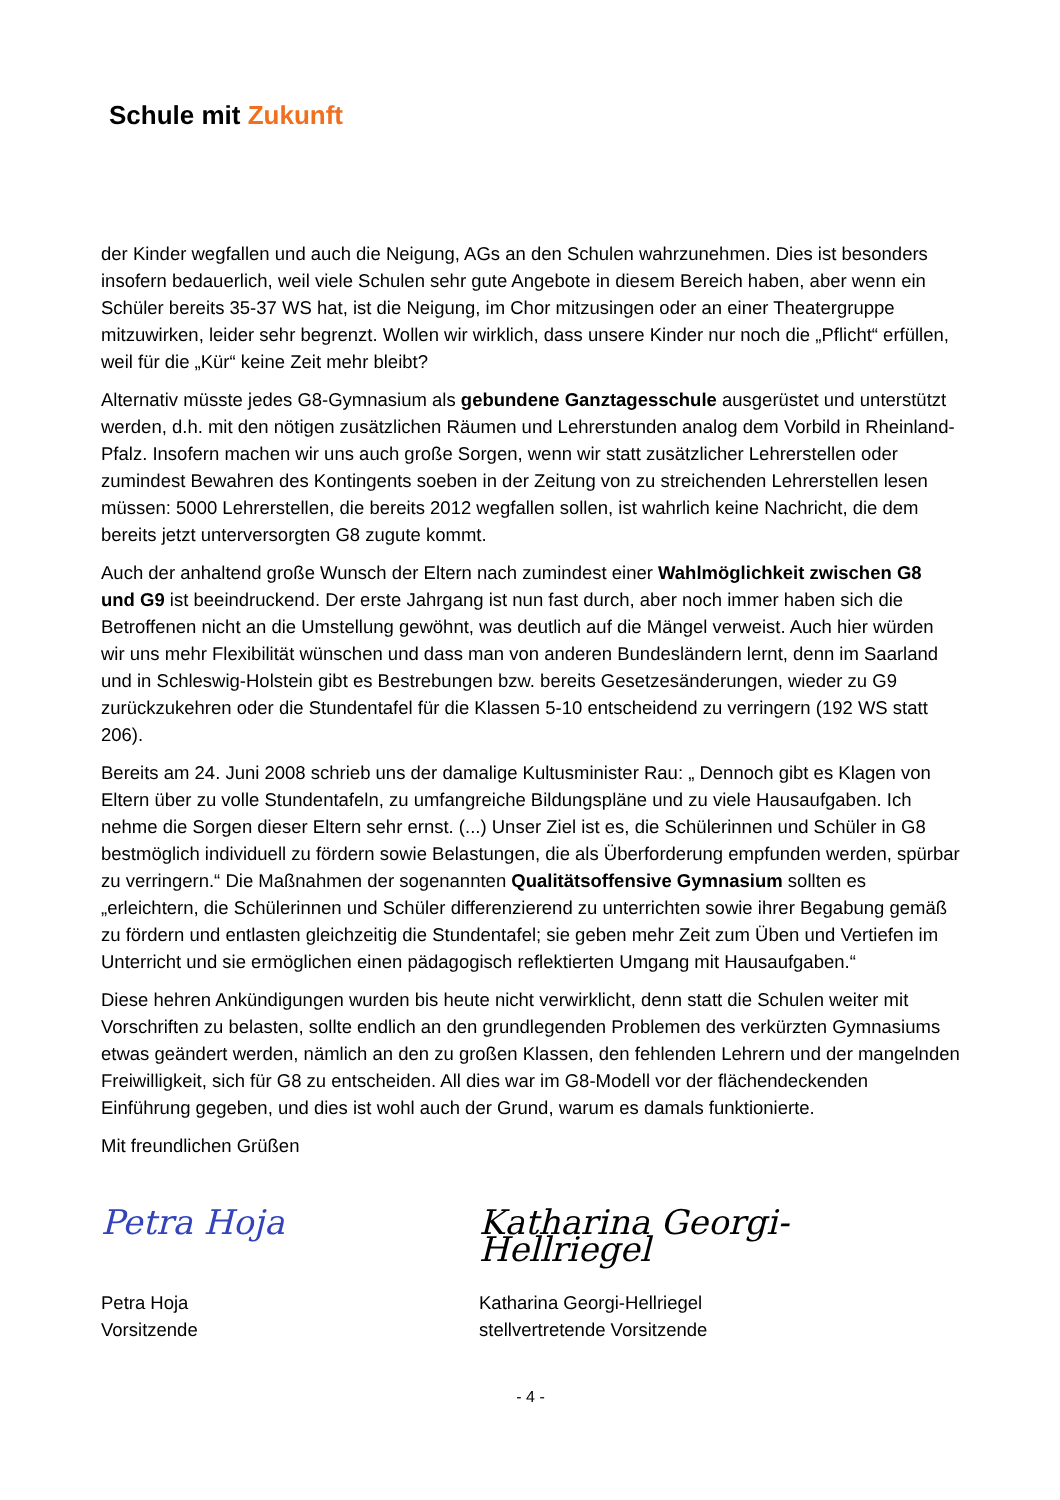Schule mit Zukunft
der Kinder wegfallen und auch die Neigung, AGs an den Schulen wahrzunehmen. Dies ist besonders insofern bedauerlich, weil viele Schulen sehr gute Angebote in diesem Bereich haben, aber wenn ein Schüler bereits 35-37 WS hat, ist die Neigung, im Chor mitzusingen oder an einer Theatergruppe mitzuwirken, leider sehr begrenzt. Wollen wir wirklich, dass unsere Kinder nur noch die „Pflicht“ erfüllen, weil für die „Kür“ keine Zeit mehr bleibt?
Alternativ müsste jedes G8-Gymnasium als gebundene Ganztagesschule ausgerüstet und unterstützt werden, d.h. mit den nötigen zusätzlichen Räumen und Lehrerstunden analog dem Vorbild in Rheinland-Pfalz. Insofern machen wir uns auch große Sorgen, wenn wir statt zusätzlicher Lehrerstellen oder zumindest Bewahren des Kontingents soeben in der Zeitung von zu streichenden Lehrerstellen lesen müssen: 5000 Lehrerstellen, die bereits 2012 wegfallen sollen, ist wahrlich keine Nachricht, die dem bereits jetzt unterversorgten G8 zugute kommt.
Auch der anhaltend große Wunsch der Eltern nach zumindest einer Wahlmöglichkeit zwischen G8 und G9 ist beeindruckend. Der erste Jahrgang ist nun fast durch, aber noch immer haben sich die Betroffenen nicht an die Umstellung gewöhnt, was deutlich auf die Mängel verweist. Auch hier würden wir uns mehr Flexibilität wünschen und dass man von anderen Bundesländern lernt, denn im Saarland und in Schleswig-Holstein gibt es Bestrebungen bzw. bereits Gesetzesänderungen, wieder zu G9 zurückzukehren oder die Stundentafel für die Klassen 5-10 entscheidend zu verringern (192 WS statt 206).
Bereits am 24. Juni 2008 schrieb uns der damalige Kultusminister Rau: „ Dennoch gibt es Klagen von Eltern über zu volle Stundentafeln, zu umfangreiche Bildungspläne und zu viele Hausaufgaben. Ich nehme die Sorgen dieser Eltern sehr ernst. (...) Unser Ziel ist es, die Schülerinnen und Schüler in G8 bestmöglich individuell zu fördern sowie Belastungen, die als Überforderung empfunden werden, spürbar zu verringern.“ Die Maßnahmen der sogenannten Qualitätsoffensive Gymnasium sollten es „erleichtern, die Schülerinnen und Schüler differenzierend zu unterrichten sowie ihrer Begabung gemäß zu fördern und entlasten gleichzeitig die Stundentafel; sie geben mehr Zeit zum Üben und Vertiefen im Unterricht und sie ermöglichen einen pädagogisch reflektierten Umgang mit Hausaufgaben.“
Diese hehren Ankündigungen wurden bis heute nicht verwirklicht, denn statt die Schulen weiter mit Vorschriften zu belasten, sollte endlich an den grundlegenden Problemen des verkürzten Gymnasiums etwas geändert werden, nämlich an den zu großen Klassen, den fehlenden Lehrern und der mangelnden Freiwilligkeit, sich für G8 zu entscheiden. All dies war im G8-Modell vor der flächendeckenden Einführung gegeben, und dies ist wohl auch der Grund, warum es damals funktionierte.
Mit freundlichen Grüßen
Petra Hoja
Petra Hoja
Vorsitzende
Katharina Georgi-Hellriegel
Katharina Georgi-Hellriegel
stellvertretende Vorsitzende
- 4 -